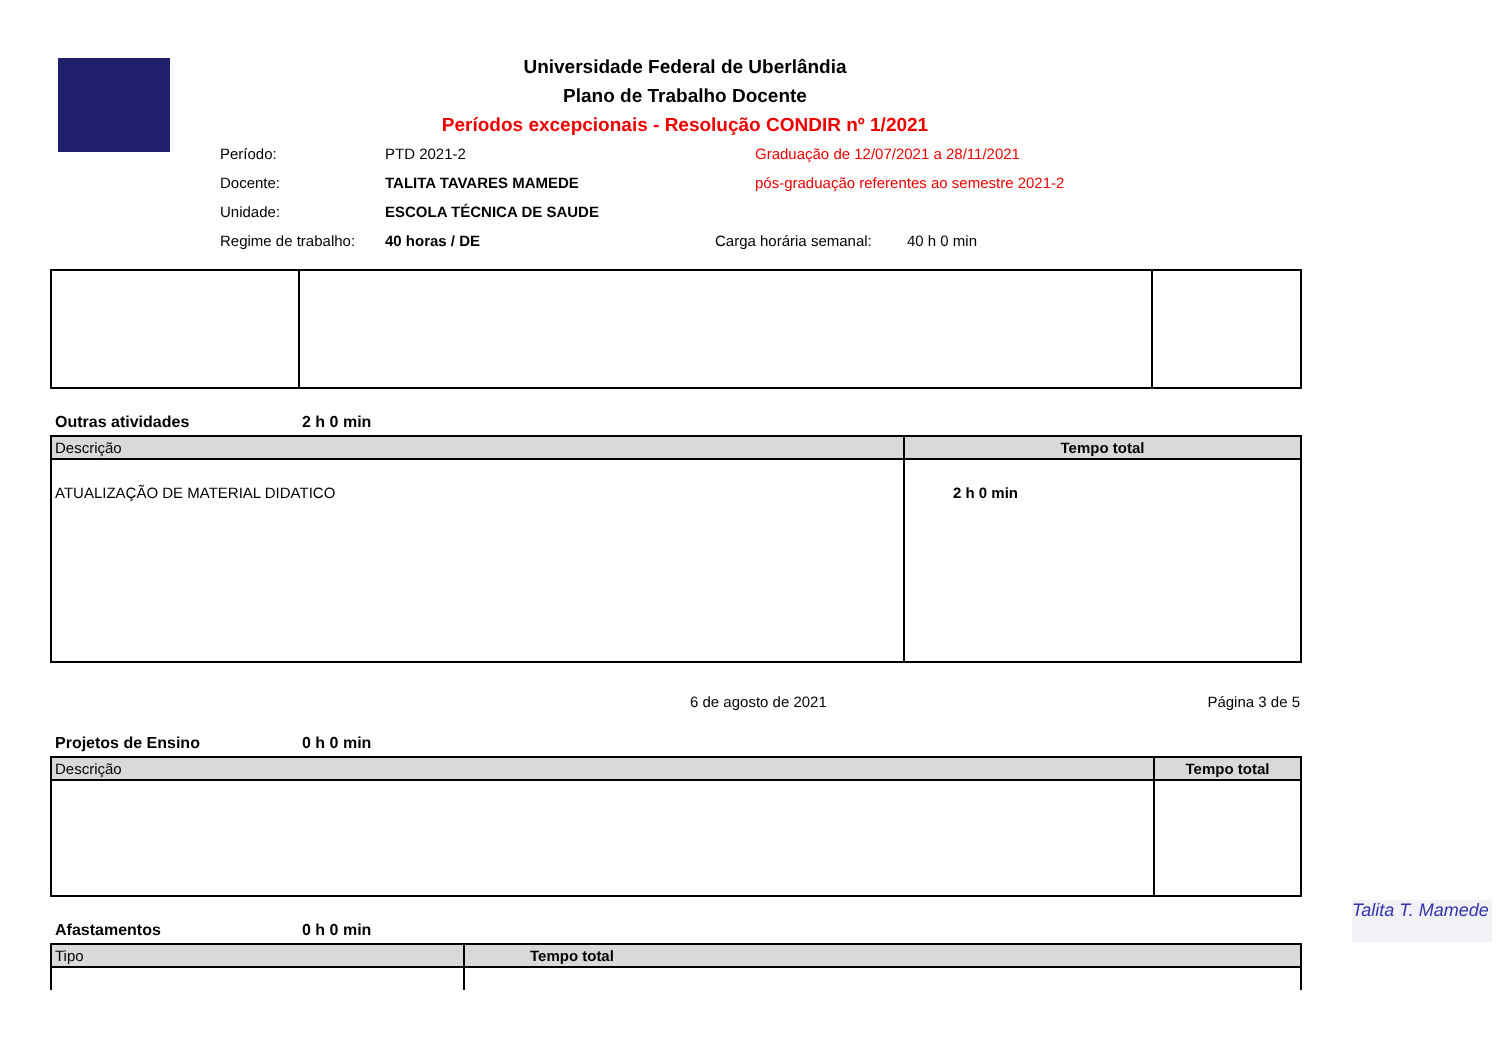Universidade Federal de Uberlândia
Plano de Trabalho Docente
Períodos excepcionais - Resolução CONDIR nº 1/2021
Período: PTD 2021-2 Graduação de 12/07/2021 a 28/11/2021
Docente: TALITA TAVARES MAMEDE pós-graduação referentes ao semestre 2021-2
Unidade: ESCOLA TÉCNICA DE SAUDE
Regime de trabalho: 40 horas / DE Carga horária semanal: 40 h 0 min
Outras atividades 2 h 0 min
| Descrição | Tempo total |
| --- | --- |
| ATUALIZAÇÃO DE MATERIAL DIDATICO | 2 h 0 min |
6 de agosto de 2021 Página 3 de 5
Projetos de Ensino 0 h 0 min
| Descrição | Tempo total |
| --- | --- |
Afastamentos 0 h 0 min
| Tipo | Tempo total |
| --- | --- |
Talita T. Mamede